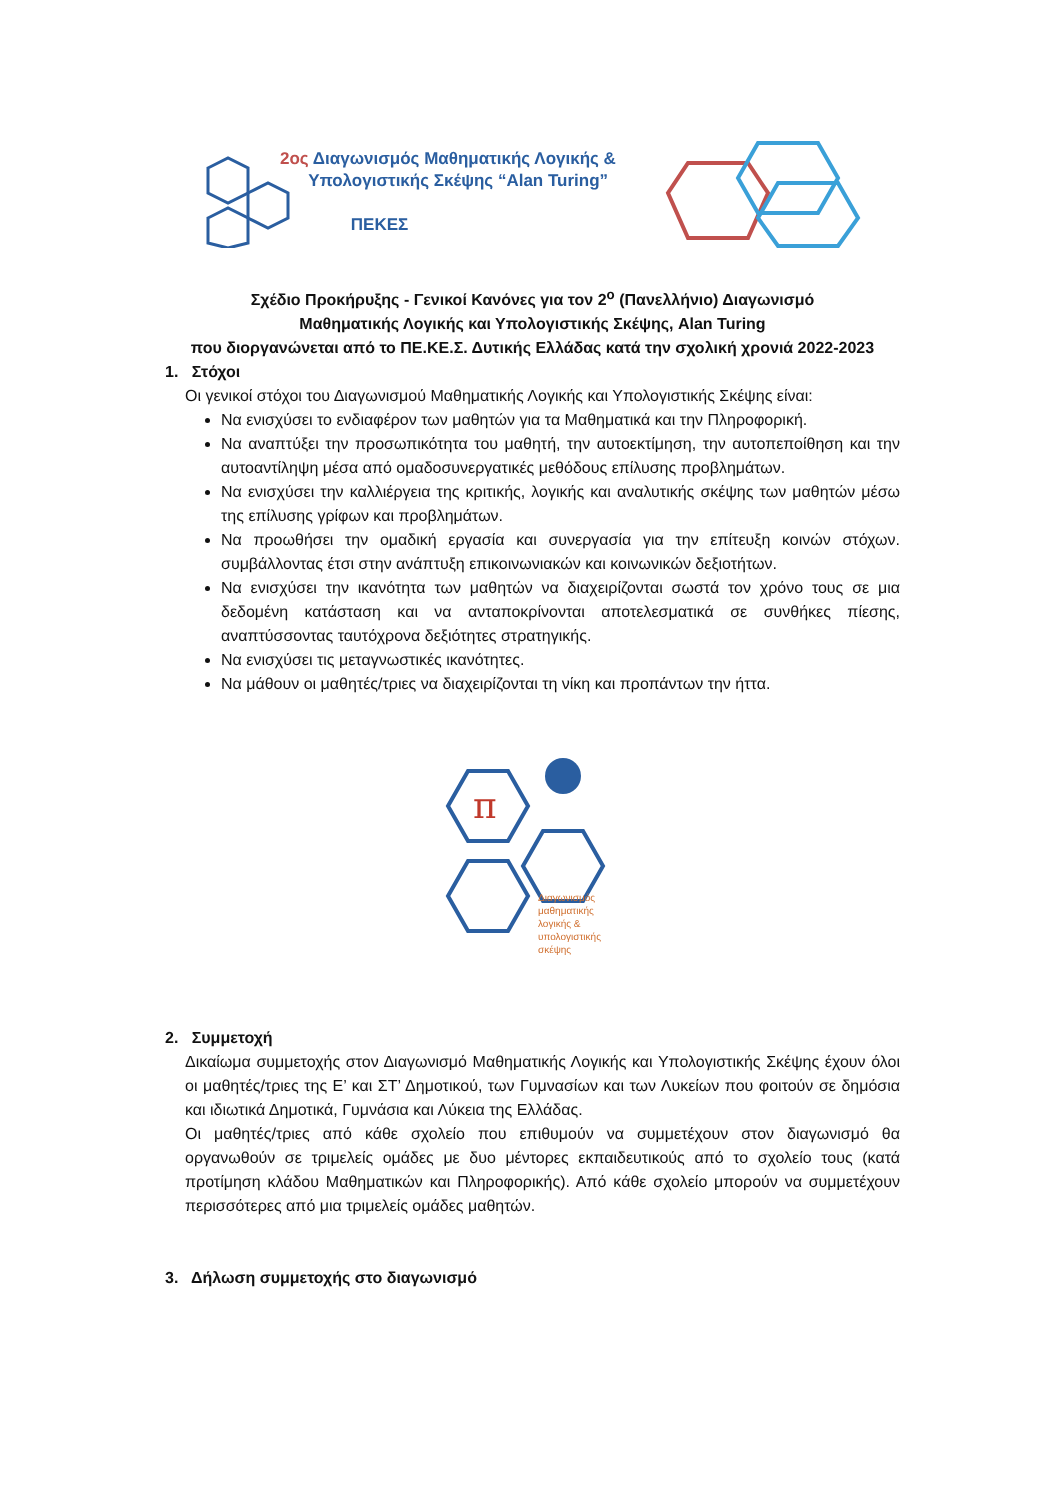2ος Διαγωνισμός Μαθηματικής Λογικής &
Υπολογιστικής Σκέψης “Alan Turing”
ΠΕΚΕΣ
Σχέδιο Προκήρυξης - Γενικοί Κανόνες για τον 2<sup>ο</sup> (Πανελλήνιο) Διαγωνισμό
Μαθηματικής Λογικής και Υπολογιστικής Σκέψης, Alan Turing
που διοργανώνεται από το ΠΕ.ΚΕ.Σ. Δυτικής Ελλάδας κατά την σχολική χρονιά 2022-2023
1. Στόχοι
Οι γενικοί στόχοι του Διαγωνισμού Μαθηματικής Λογικής και Υπολογιστικής Σκέψης είναι:
Να ενισχύσει το ενδιαφέρον των μαθητών για τα Μαθηματικά και την Πληροφορική.
Να αναπτύξει την προσωπικότητα του μαθητή, την αυτοεκτίμηση, την αυτοπεποίθηση και την αυτοαντίληψη μέσα από ομαδοσυνεργατικές μεθόδους επίλυσης προβλημάτων.
Να ενισχύσει την καλλιέργεια της κριτικής, λογικής και αναλυτικής σκέψης των μαθητών μέσω της επίλυσης γρίφων και προβλημάτων.
Να προωθήσει την ομαδική εργασία και συνεργασία για την επίτευξη κοινών στόχων. συμβάλλοντας έτσι στην ανάπτυξη επικοινωνιακών και κοινωνικών δεξιοτήτων.
Να ενισχύσει την ικανότητα των μαθητών να διαχειρίζονται σωστά τον χρόνο τους σε μια δεδομένη κατάσταση και να ανταποκρίνονται αποτελεσματικά σε συνθήκες πίεσης, αναπτύσσοντας ταυτόχρονα δεξιότητες στρατηγικής.
Να ενισχύσει τις μεταγνωστικές ικανότητες.
Να μάθουν οι μαθητές/τριες να διαχειρίζονται τη νίκη και προπάντων την ήττα.
π
Διαγωνισμός
μαθηματικής
λογικής &
υπολογιστικής
σκέψης
2. Συμμετοχή
Δικαίωμα συμμετοχής στον Διαγωνισμό Μαθηματικής Λογικής και Υπολογιστικής Σκέψης έχουν όλοι οι μαθητές/τριες της Ε’ και ΣΤ’ Δημοτικού, των Γυμνασίων και των Λυκείων που φοιτούν σε δημόσια και ιδιωτικά Δημοτικά, Γυμνάσια και Λύκεια της Ελλάδας.
Οι μαθητές/τριες από κάθε σχολείο που επιθυμούν να συμμετέχουν στον διαγωνισμό θα οργανωθούν σε τριμελείς ομάδες με δυο μέντορες εκπαιδευτικούς από το σχολείο τους (κατά προτίμηση κλάδου Μαθηματικών και Πληροφορικής). Από κάθε σχολείο μπορούν να συμμετέχουν περισσότερες από μια τριμελείς ομάδες μαθητών.
3. Δήλωση συμμετοχής στο διαγωνισμό